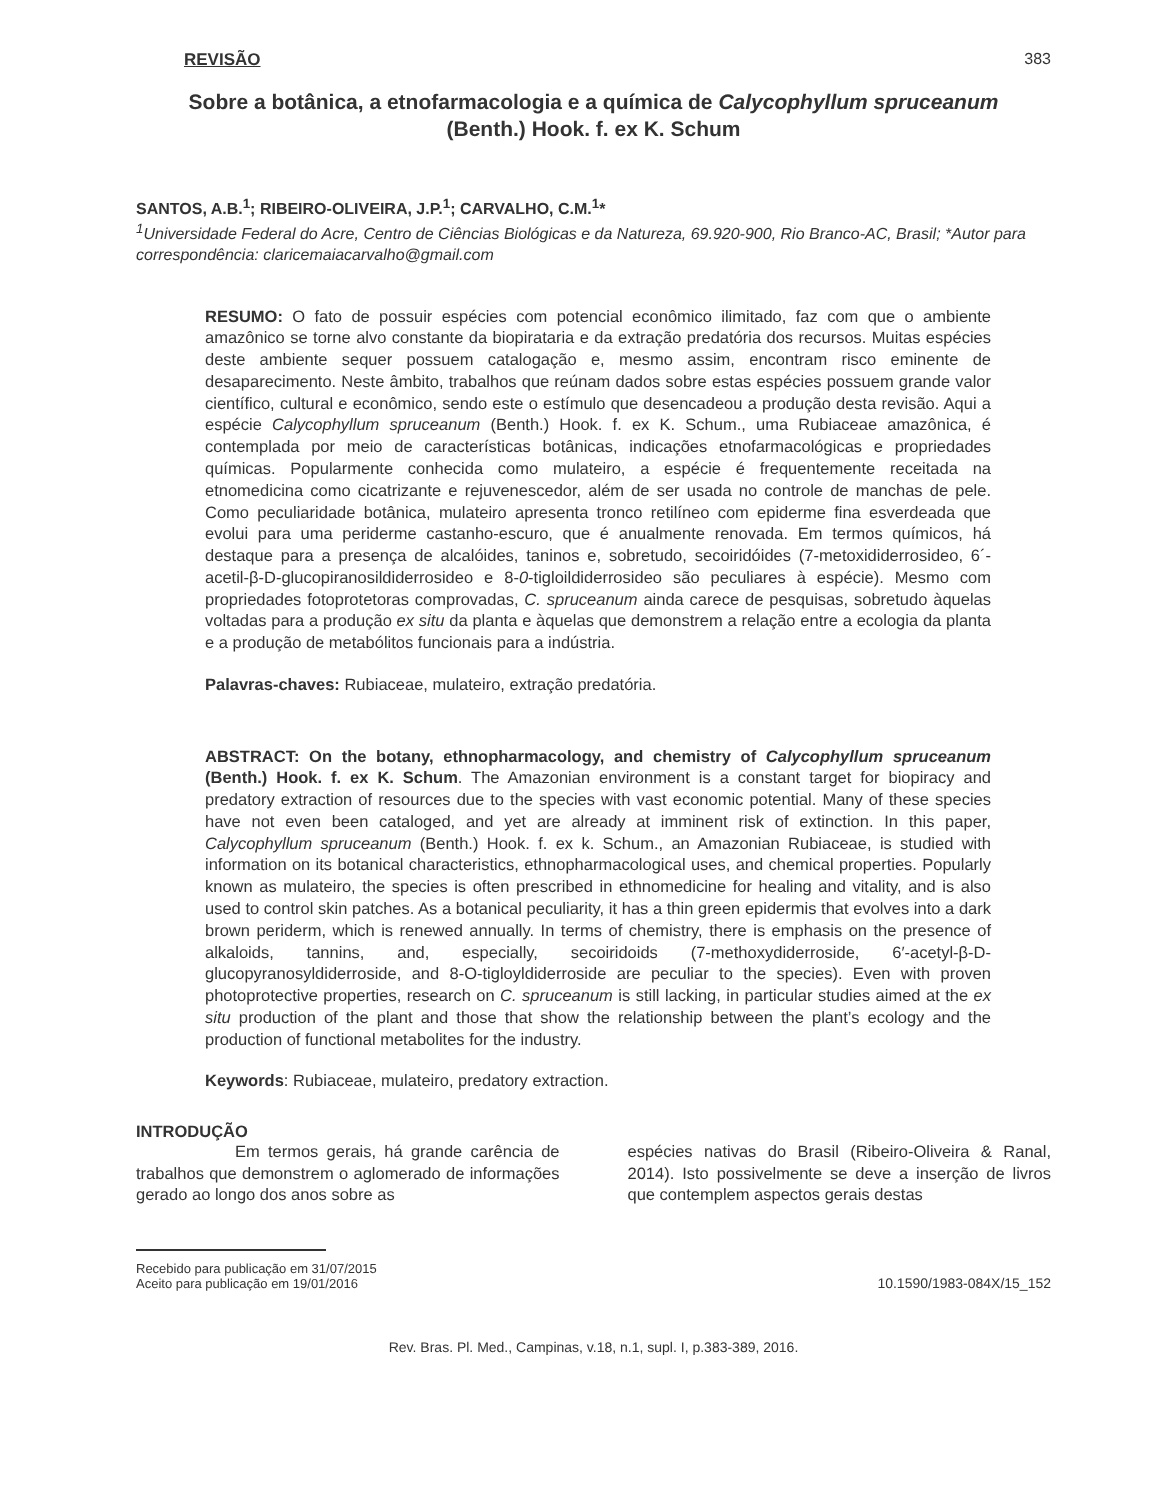REVISÃO 383
Sobre a botânica, a etnofarmacologia e a química de Calycophyllum spruceanum
(Benth.) Hook. f. ex K. Schum
SANTOS, A.B.<sup>1</sup>; RIBEIRO-OLIVEIRA, J.P.<sup>1</sup>; CARVALHO, C.M.<sup>1</sup>*
<sup>1</sup> Universidade Federal do Acre, Centro de Ciências Biológicas e da Natureza, 69.920-900, Rio Branco-AC, Brasil; *Autor para correspondência: claricemaiacarvalho@gmail.com
RESUMO: O fato de possuir espécies com potencial econômico ilimitado, faz com que o ambiente amazônico se torne alvo constante da biopirataria e da extração predatória dos recursos. Muitas espécies deste ambiente sequer possuem catalogação e, mesmo assim, encontram risco eminente de desaparecimento. Neste âmbito, trabalhos que reúnam dados sobre estas espécies possuem grande valor científico, cultural e econômico, sendo este o estímulo que desencadeou a produção desta revisão. Aqui a espécie Calycophyllum spruceanum (Benth.) Hook. f. ex K. Schum., uma Rubiaceae amazônica, é contemplada por meio de características botânicas, indicações etnofarmacológicas e propriedades químicas. Popularmente conhecida como mulateiro, a espécie é frequentemente receitada na etnomedicina como cicatrizante e rejuvenescedor, além de ser usada no controle de manchas de pele. Como peculiaridade botânica, mulateiro apresenta tronco retilíneo com epiderme fina esverdeada que evolui para uma periderme castanho-escuro, que é anualmente renovada. Em termos químicos, há destaque para a presença de alcalóides, taninos e, sobretudo, secoiridóides (7-metoxididerrosideo, 6´-acetil-β-D-glucopiranosildiderrosideo e 8-0-tigloildiderrosideo são peculiares à espécie). Mesmo com propriedades fotoprotetoras comprovadas, C. spruceanum ainda carece de pesquisas, sobretudo àquelas voltadas para a produção ex situ da planta e àquelas que demonstrem a relação entre a ecologia da planta e a produção de metabólitos funcionais para a indústria.
Palavras-chaves: Rubiaceae, mulateiro, extração predatória.
ABSTRACT: On the botany, ethnopharmacology, and chemistry of Calycophyllum spruceanum (Benth.) Hook. f. ex K. Schum. The Amazonian environment is a constant target for biopiracy and predatory extraction of resources due to the species with vast economic potential. Many of these species have not even been cataloged, and yet are already at imminent risk of extinction. In this paper, Calycophyllum spruceanum (Benth.) Hook. f. ex k. Schum., an Amazonian Rubiaceae, is studied with information on its botanical characteristics, ethnopharmacological uses, and chemical properties. Popularly known as mulateiro, the species is often prescribed in ethnomedicine for healing and vitality, and is also used to control skin patches. As a botanical peculiarity, it has a thin green epidermis that evolves into a dark brown periderm, which is renewed annually. In terms of chemistry, there is emphasis on the presence of alkaloids, tannins, and, especially, secoiridoids (7-methoxydiderroside, 6′-acetyl-β-D-glucopyranosyldiderroside, and 8-O-tigloyldiderroside are peculiar to the species). Even with proven photoprotective properties, research on C. spruceanum is still lacking, in particular studies aimed at the ex situ production of the plant and those that show the relationship between the plant’s ecology and the production of functional metabolites for the industry.
Keywords: Rubiaceae, mulateiro, predatory extraction.
INTRODUÇÃO
Em termos gerais, há grande carência de trabalhos que demonstrem o aglomerado de informações gerado ao longo dos anos sobre as
espécies nativas do Brasil (Ribeiro-Oliveira & Ranal, 2014). Isto possivelmente se deve a inserção de livros que contemplem aspectos gerais destas
Recebido para publicação em 31/07/2015
Aceito para publicação em 19/01/2016
10.1590/1983-084X/15_152
Rev. Bras. Pl. Med., Campinas, v.18, n.1, supl. I, p.383-389, 2016.